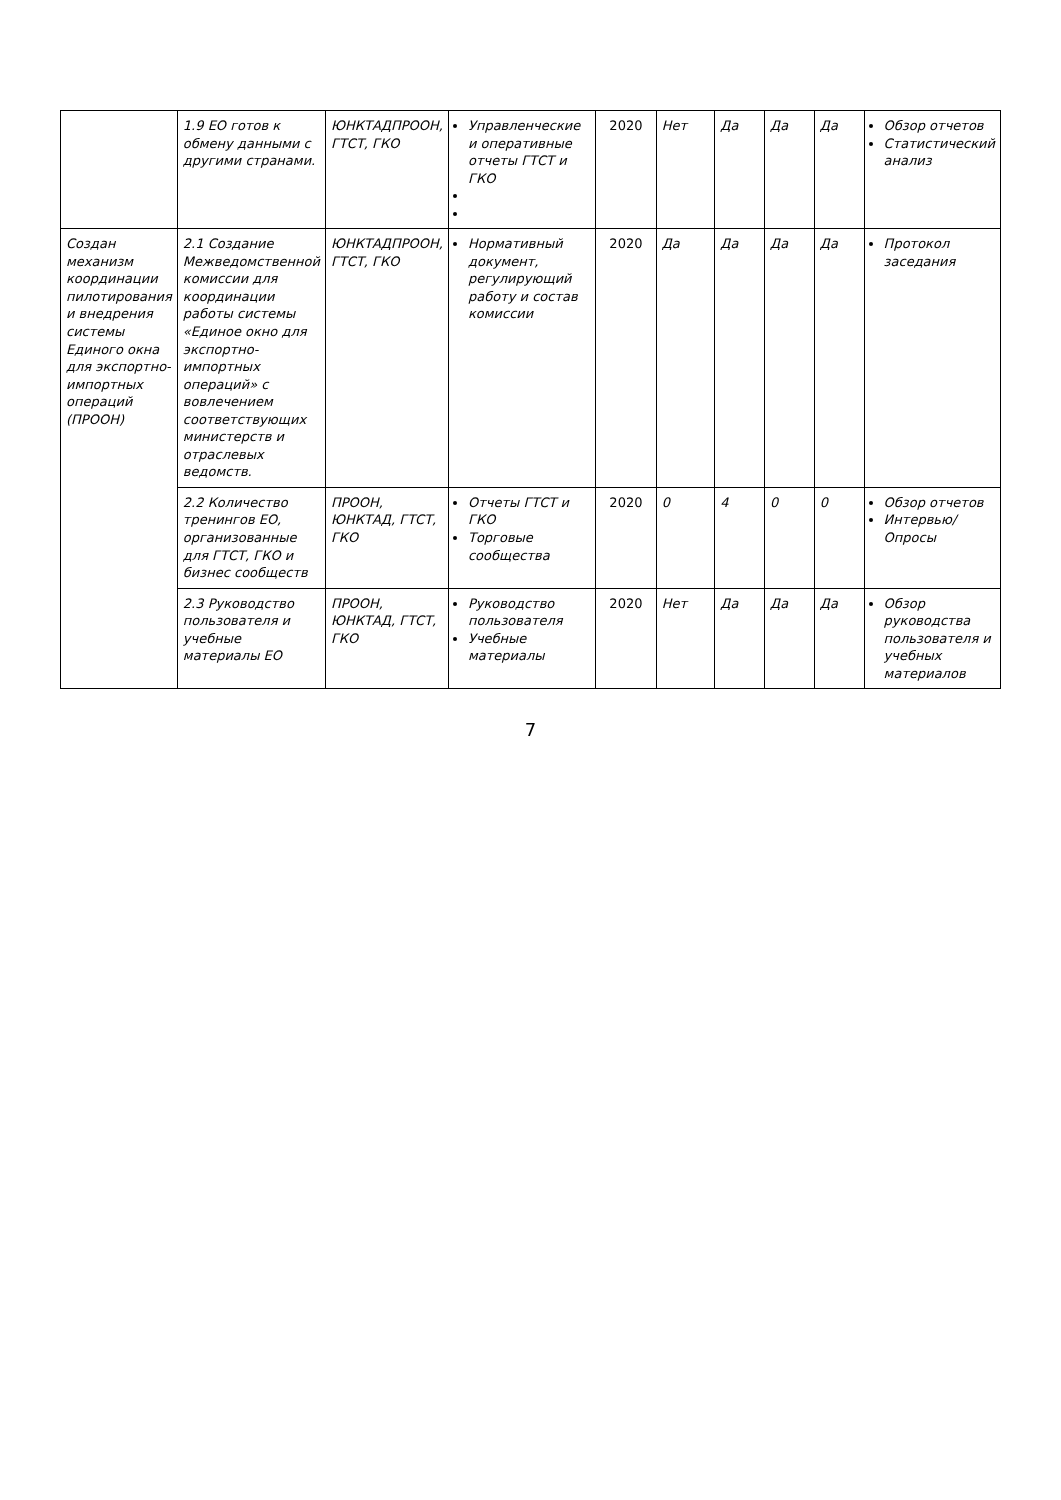| | 1.9 ЕО готов к обмену данными с другими странами. | ЮНКТАДПРООН, ГТСТ, ГКО | Управленческие и оперативные отчеты ГТСТ и ГКО | 2020 | Нет | Да | Да | Да | Обзор отчетов Статистический анализ |
| Создан механизм координации пилотирования и внедрения системы Единого окна для экспортно-импортных операций (ПРООН) | 2.1 Создание Межведомственной комиссии для координации работы системы «Единое окно для экспортно-импортных операций» с вовлечением соответствующих министерств и отраслевых ведомств. | ЮНКТАДПРООН, ГТСТ, ГКО | Нормативный документ, регулирующий работу и состав комиссии | 2020 | Да | Да | Да | Да | Протокол заседания |
| | 2.2 Количество тренингов ЕО, организованные для ГТСТ, ГКО и бизнес сообществ | ПРООН, ЮНКТАД, ГТСТ, ГКО | Отчеты ГТСТ и ГКО Торговые сообщества | 2020 | 0 | 4 | 0 | 0 | Обзор отчетов Интервью/Опросы |
| | 2.3 Руководство пользователя и учебные материалы ЕО | ПРООН, ЮНКТАД, ГТСТ, ГКО | Руководство пользователя Учебные материалы | 2020 | Нет | Да | Да | Да | Обзор руководства пользователя и учебных материалов |
7